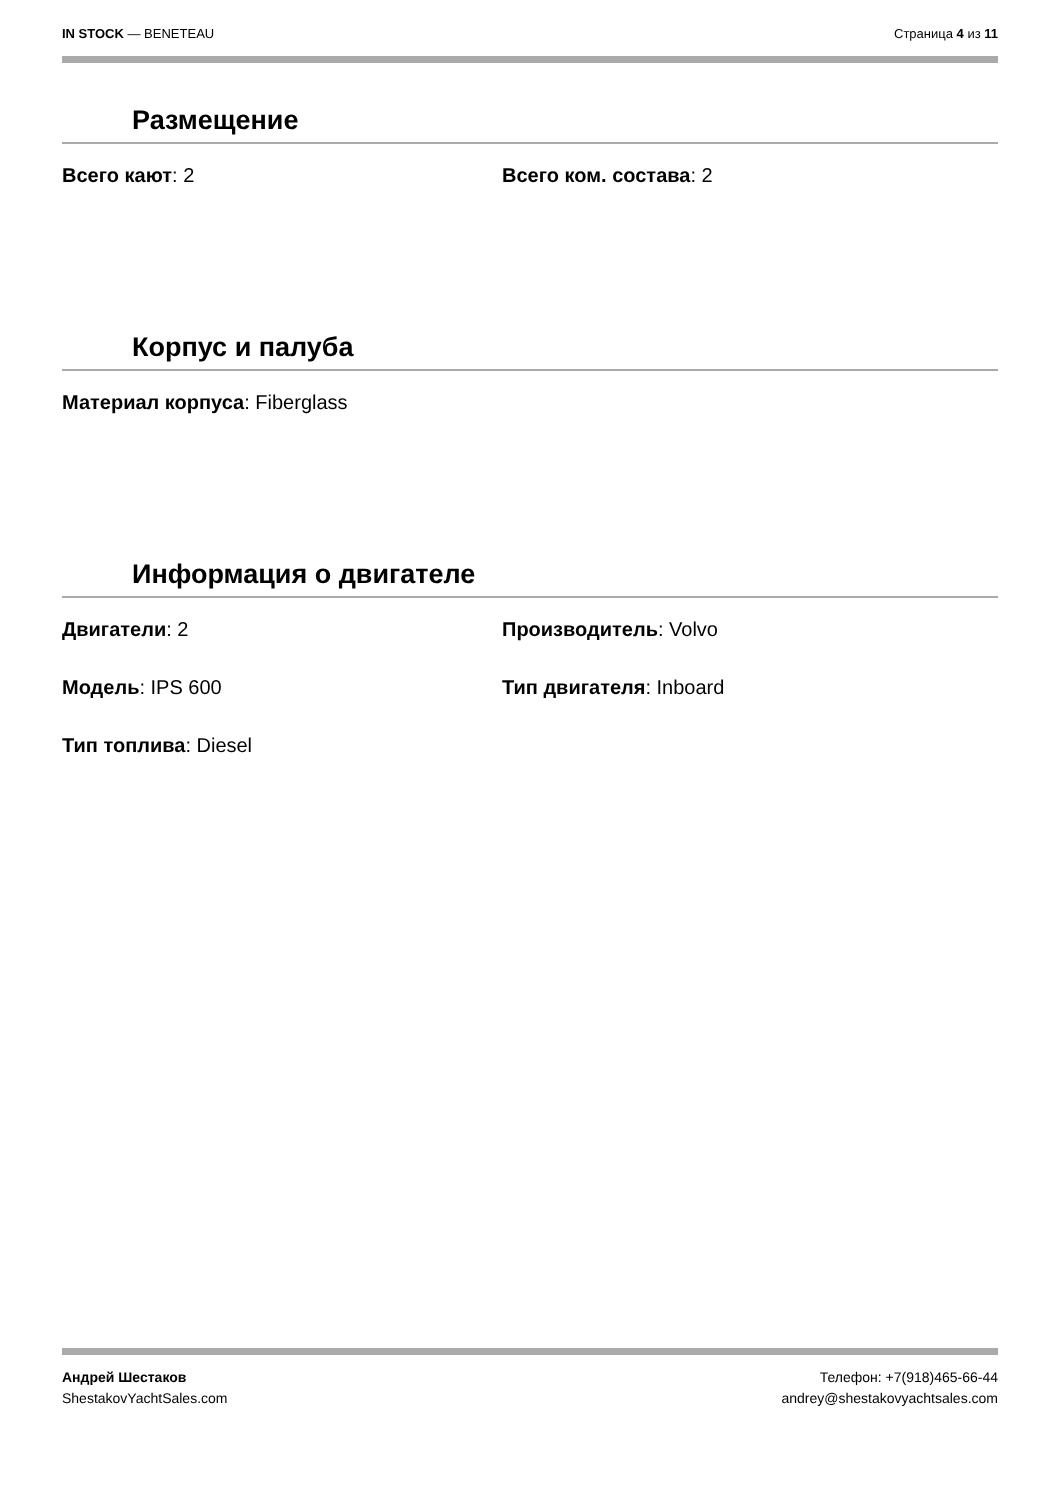IN STOCK — BENETEAU Страница 4 из 11
Размещение
Всего кают: 2 Всего ком. состава: 2
Корпус и палуба
Материал корпуса: Fiberglass
Информация о двигателе
Двигатели: 2 Производитель: Volvo
Модель: IPS 600 Тип двигателя: Inboard
Тип топлива: Diesel
Андрей Шестаков
ShestakovYachtSales.com
Телефон: +7(918)465-66-44
andrey@shestakovyachtsales.com